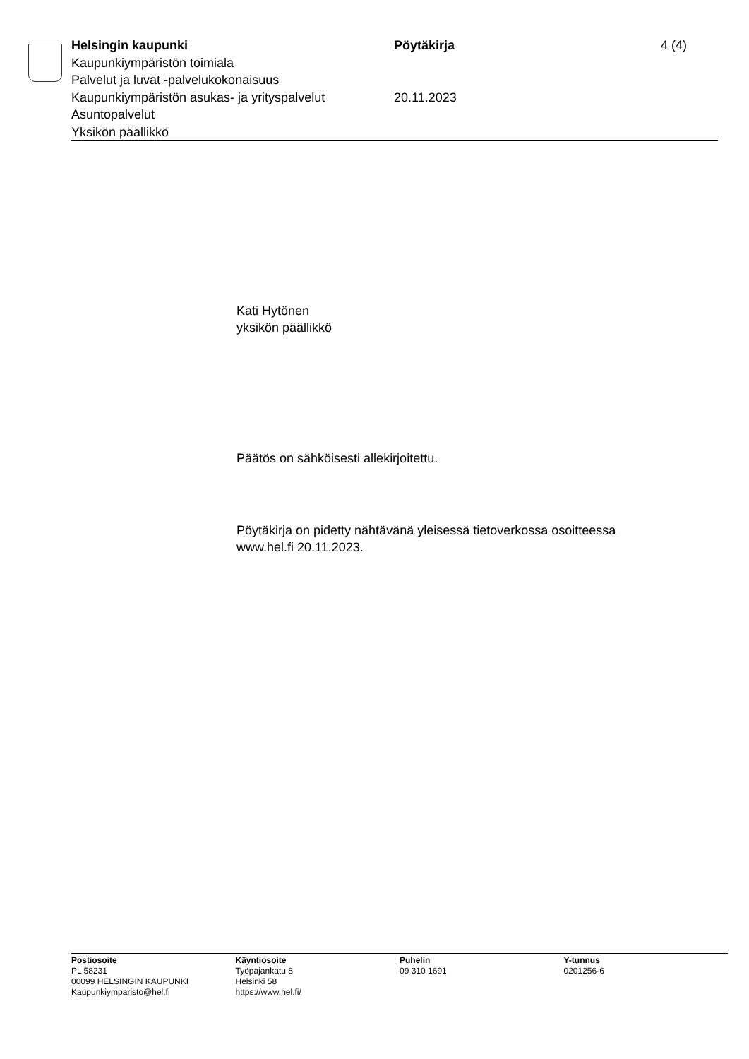Helsingin kaupunki Pöytäkirja 4 (4)
Kaupunkiympäristön toimiala
Palvelut ja luvat -palvelukokonaisuus
Kaupunkiympäristön asukas- ja yrityspalvelut
20.11.2023
Asuntopalvelut
Yksikön päällikkö
Kati Hytönen
yksikön päällikkö
Päätös on sähköisesti allekirjoitettu.
Pöytäkirja on pidetty nähtävänä yleisessä tietoverkossa osoitteessa
www.hel.fi 20.11.2023.
Postiosoite
PL 58231
00099 HELSINGIN KAUPUNKI
Kaupunkiymparisto@hel.fi
Käyntiosoite
Työpajankatu 8
Helsinki 58
https://www.hel.fi/
Puhelin
09 310 1691
Y-tunnus
0201256-6